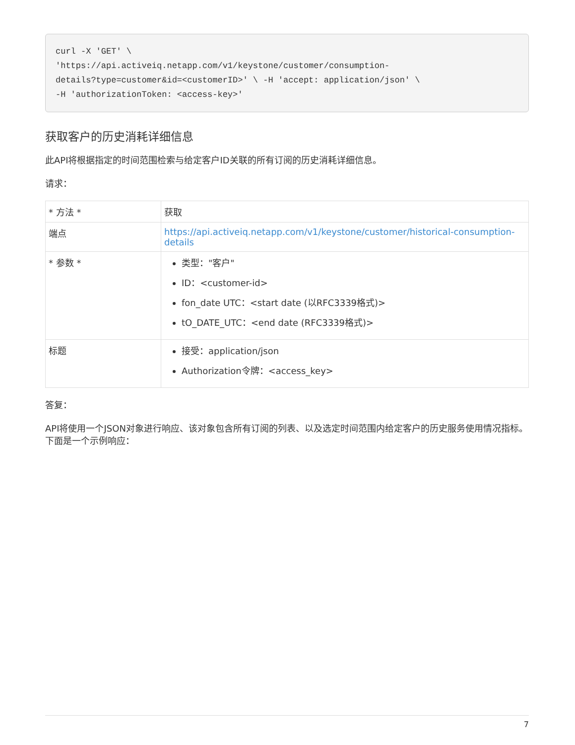curl -X 'GET' \
'https://api.activeiq.netapp.com/v1/keystone/customer/consumption-
details?type=customer&id=<customerID>' \ -H 'accept: application/json' \
-H 'authorizationToken: <access-key>'
获取客户的历史消耗详细信息
此API将根据指定的时间范围检索与给定客户ID关联的所有订阅的历史消耗详细信息。
请求：
| * 方法 * | 获取 |
| 端点 | https://api.activeiq.netapp.com/v1/keystone/customer/historical-consumption-details |
| * 参数 * | 类型："客户" ID：<customer-id> fon_date UTC：<start date (以RFC3339格式)> tO_DATE_UTC：<end date (RFC3339格式)> |
| 标题 | 接受：application/json Authorization令牌：<access_key> |
答复：
API将使用一个JSON对象进行响应、该对象包含所有订阅的列表、以及选定时间范围内给定客户的历史服务使用情况指标。下面是一个示例响应：
7